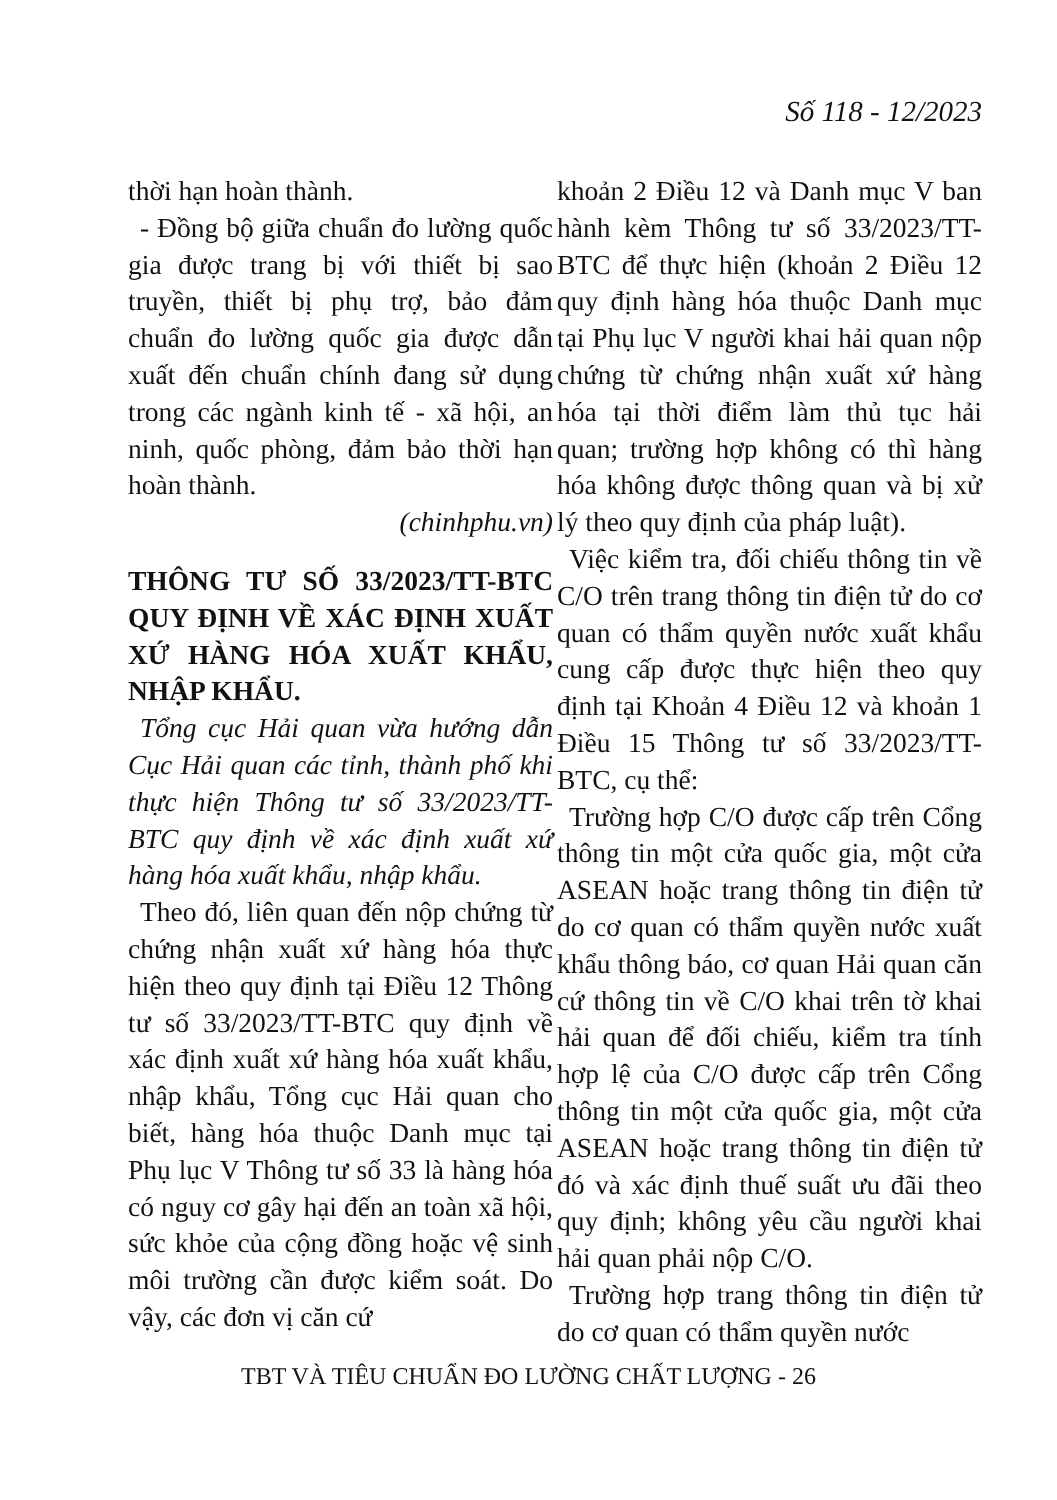Số 118 - 12/2023
thời hạn hoàn thành.
- Đồng bộ giữa chuẩn đo lường quốc gia được trang bị với thiết bị sao truyền, thiết bị phụ trợ, bảo đảm chuẩn đo lường quốc gia được dẫn xuất đến chuẩn chính đang sử dụng trong các ngành kinh tế - xã hội, an ninh, quốc phòng, đảm bảo thời hạn hoàn thành.
(chinhphu.vn)
THÔNG TƯ SỐ 33/2023/TT-BTC QUY ĐỊNH VỀ XÁC ĐỊNH XUẤT XỨ HÀNG HÓA XUẤT KHẨU, NHẬP KHẨU.
Tổng cục Hải quan vừa hướng dẫn Cục Hải quan các tỉnh, thành phố khi thực hiện Thông tư số 33/2023/TT-BTC quy định về xác định xuất xứ hàng hóa xuất khẩu, nhập khẩu.
Theo đó, liên quan đến nộp chứng từ chứng nhận xuất xứ hàng hóa thực hiện theo quy định tại Điều 12 Thông tư số 33/2023/TT-BTC quy định về xác định xuất xứ hàng hóa xuất khẩu, nhập khẩu, Tổng cục Hải quan cho biết, hàng hóa thuộc Danh mục tại Phụ lục V Thông tư số 33 là hàng hóa có nguy cơ gây hại đến an toàn xã hội, sức khỏe của cộng đồng hoặc vệ sinh môi trường cần được kiểm soát. Do vậy, các đơn vị căn cứ
khoản 2 Điều 12 và Danh mục V ban hành kèm Thông tư số 33/2023/TT-BTC để thực hiện (khoản 2 Điều 12 quy định hàng hóa thuộc Danh mục tại Phụ lục V người khai hải quan nộp chứng từ chứng nhận xuất xứ hàng hóa tại thời điểm làm thủ tục hải quan; trường hợp không có thì hàng hóa không được thông quan và bị xử lý theo quy định của pháp luật).
Việc kiểm tra, đối chiếu thông tin về C/O trên trang thông tin điện tử do cơ quan có thẩm quyền nước xuất khẩu cung cấp được thực hiện theo quy định tại Khoản 4 Điều 12 và khoản 1 Điều 15 Thông tư số 33/2023/TT-BTC, cụ thể:
Trường hợp C/O được cấp trên Cổng thông tin một cửa quốc gia, một cửa ASEAN hoặc trang thông tin điện tử do cơ quan có thẩm quyền nước xuất khẩu thông báo, cơ quan Hải quan căn cứ thông tin về C/O khai trên tờ khai hải quan để đối chiếu, kiểm tra tính hợp lệ của C/O được cấp trên Cổng thông tin một cửa quốc gia, một cửa ASEAN hoặc trang thông tin điện tử đó và xác định thuế suất ưu đãi theo quy định; không yêu cầu người khai hải quan phải nộp C/O.
Trường hợp trang thông tin điện tử do cơ quan có thẩm quyền nước
TBT VÀ TIÊU CHUẨN ĐO LƯỜNG CHẤT LƯỢNG - 26